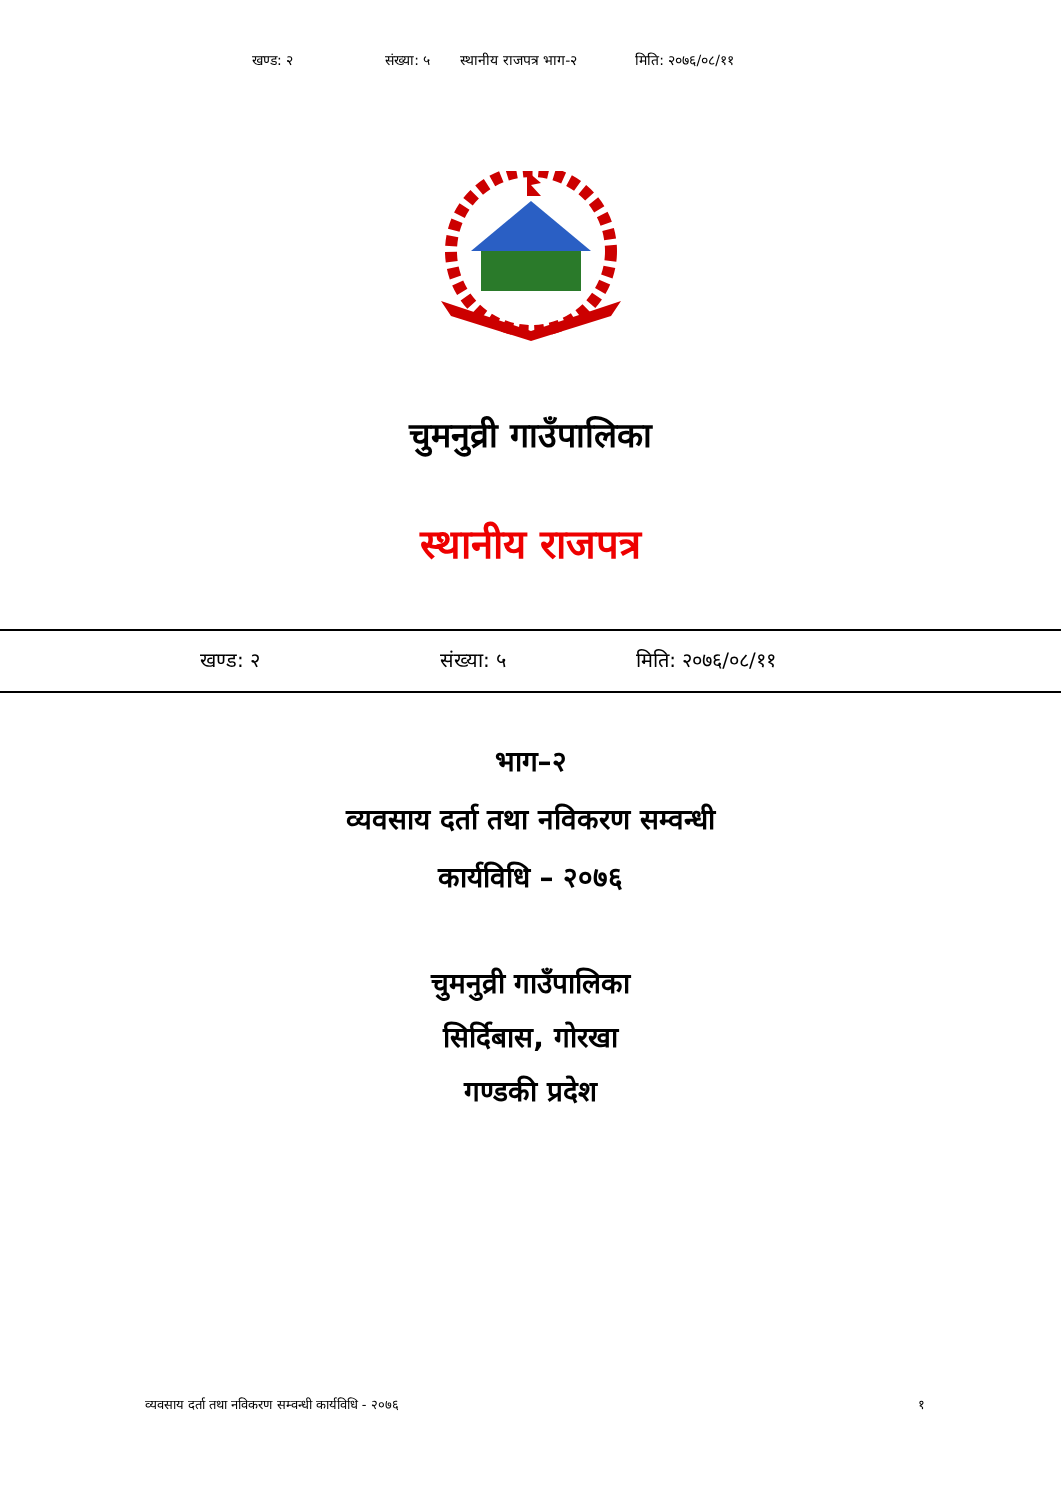खण्ड: २ संख्या: ५ स्थानीय राजपत्र भाग-२ मिति: २०७६/०८/११
चुमनुव्री गाउँपालिका
स्थानीय राजपत्र
खण्ड: २ संख्या: ५ मिति: २०७६/०८/११
भाग–२
व्यवसाय दर्ता तथा नविकरण सम्वन्धी
कार्यविधि – २०७६
चुमनुव्री गाउँपालिका
सिर्दिबास, गोरखा
गण्डकी प्रदेश
व्यवसाय दर्ता तथा नविकरण सम्वन्धी कार्यविधि - २०७६ १